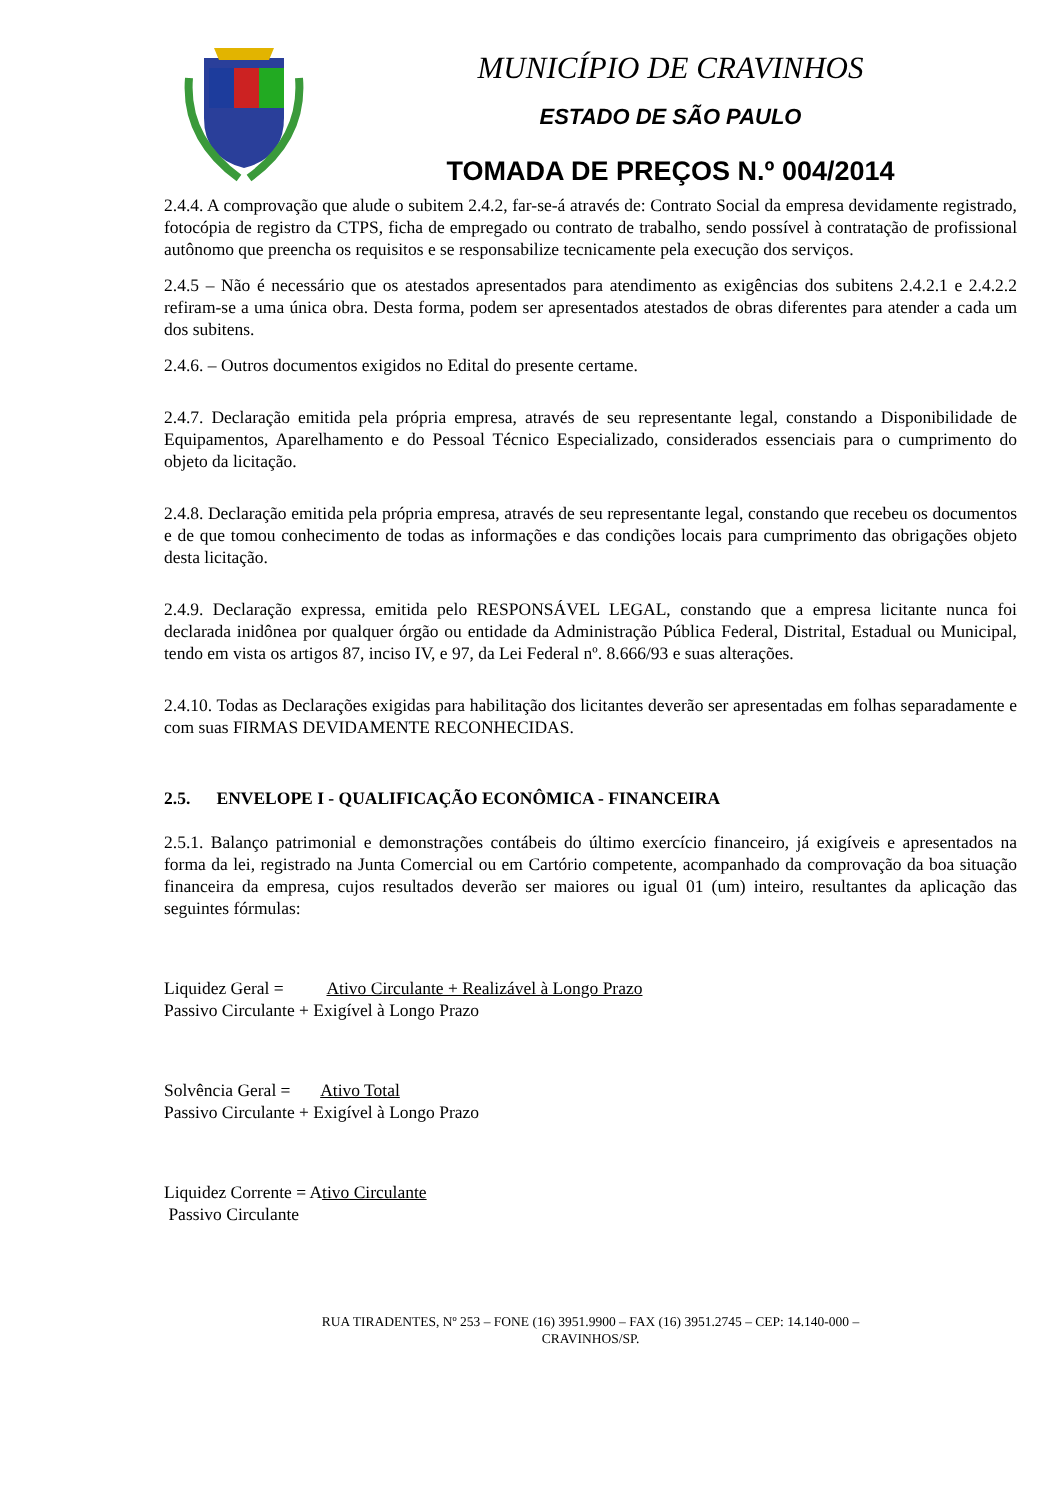MUNICÍPIO DE CRAVINHOS
ESTADO DE SÃO PAULO
TOMADA DE PREÇOS N.º 004/2014
2.4.4. A comprovação que alude o subitem 2.4.2, far-se-á através de: Contrato Social da empresa devidamente registrado, fotocópia de registro da CTPS, ficha de empregado ou contrato de trabalho, sendo possível à contratação de profissional autônomo que preencha os requisitos e se responsabilize tecnicamente pela execução dos serviços.
2.4.5 – Não é necessário que os atestados apresentados para atendimento as exigências dos subitens 2.4.2.1 e 2.4.2.2 refiram-se a uma única obra. Desta forma, podem ser apresentados atestados de obras diferentes para atender a cada um dos subitens.
2.4.6. – Outros documentos exigidos no Edital do presente certame.
2.4.7. Declaração emitida pela própria empresa, através de seu representante legal, constando a Disponibilidade de Equipamentos, Aparelhamento e do Pessoal Técnico Especializado, considerados essenciais para o cumprimento do objeto da licitação.
2.4.8. Declaração emitida pela própria empresa, através de seu representante legal, constando que recebeu os documentos e de que tomou conhecimento de todas as informações e das condições locais para cumprimento das obrigações objeto desta licitação.
2.4.9. Declaração expressa, emitida pelo RESPONSÁVEL LEGAL, constando que a empresa licitante nunca foi declarada inidônea por qualquer órgão ou entidade da Administração Pública Federal, Distrital, Estadual ou Municipal, tendo em vista os artigos 87, inciso IV, e 97, da Lei Federal nº. 8.666/93 e suas alterações.
2.4.10. Todas as Declarações exigidas para habilitação dos licitantes deverão ser apresentadas em folhas separadamente e com suas FIRMAS DEVIDAMENTE RECONHECIDAS.
2.5. ENVELOPE I - QUALIFICAÇÃO ECONÔMICA - FINANCEIRA
2.5.1. Balanço patrimonial e demonstrações contábeis do último exercício financeiro, já exigíveis e apresentados na forma da lei, registrado na Junta Comercial ou em Cartório competente, acompanhado da comprovação da boa situação financeira da empresa, cujos resultados deverão ser maiores ou igual 01 (um) inteiro, resultantes da aplicação das seguintes fórmulas:
Liquidez Geral = Ativo Circulante + Realizável à Longo Prazo
Passivo Circulante + Exigível à Longo Prazo
Solvência Geral = Ativo Total
Passivo Circulante + Exigível à Longo Prazo
Liquidez Corrente = Ativo Circulante
Passivo Circulante
RUA TIRADENTES, Nº 253 – FONE (16) 3951.9900 – FAX (16) 3951.2745 – CEP: 14.140-000 –
CRAVINHOS/SP.